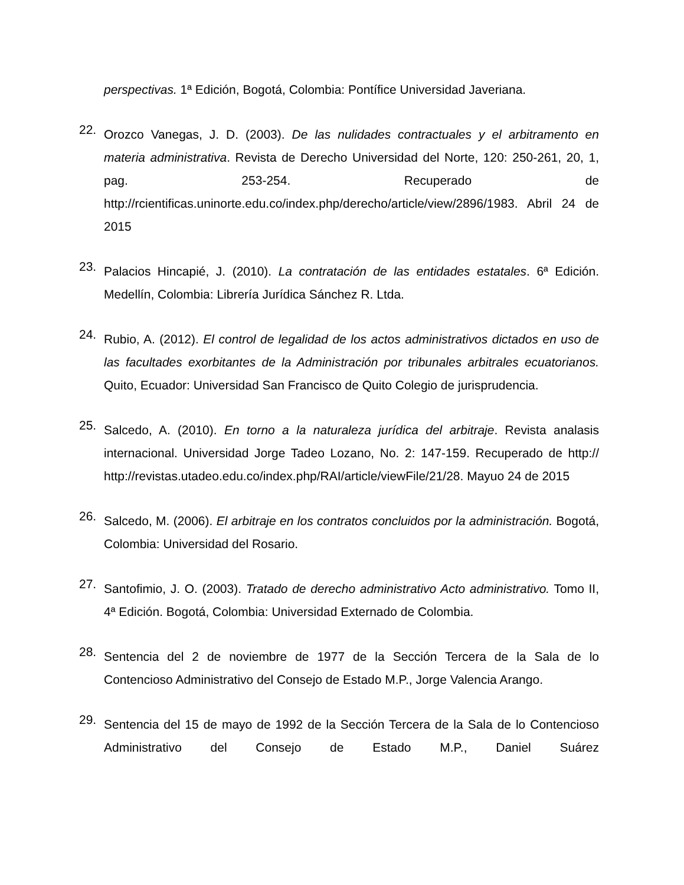perspectivas. 1ª Edición, Bogotá, Colombia: Pontífice Universidad Javeriana.
22.
Orozco Vanegas, J. D. (2003). De las nulidades contractuales y el arbitramento en materia administrativa. Revista de Derecho Universidad del Norte, 120: 250-261, 20, 1, pag. 253-254. Recuperado de http://rcientificas.uninorte.edu.co/index.php/derecho/article/view/2896/1983. Abril 24 de 2015
23.
Palacios Hincapié, J. (2010). La contratación de las entidades estatales. 6ª Edición. Medellín, Colombia: Librería Jurídica Sánchez R. Ltda.
24.
Rubio, A. (2012). El control de legalidad de los actos administrativos dictados en uso de las facultades exorbitantes de la Administración por tribunales arbitrales ecuatorianos. Quito, Ecuador: Universidad San Francisco de Quito Colegio de jurisprudencia.
25.
Salcedo, A. (2010). En torno a la naturaleza jurídica del arbitraje. Revista analasis internacional. Universidad Jorge Tadeo Lozano, No. 2: 147-159. Recuperado de http:// http://revistas.utadeo.edu.co/index.php/RAI/article/viewFile/21/28. Mayuo 24 de 2015
26.
Salcedo, M. (2006). El arbitraje en los contratos concluidos por la administración. Bogotá, Colombia: Universidad del Rosario.
27.
Santofimio, J. O. (2003). Tratado de derecho administrativo Acto administrativo. Tomo II, 4ª Edición. Bogotá, Colombia: Universidad Externado de Colombia.
28.
Sentencia del 2 de noviembre de 1977 de la Sección Tercera de la Sala de lo Contencioso Administrativo del Consejo de Estado M.P., Jorge Valencia Arango.
29.
Sentencia del 15 de mayo de 1992 de la Sección Tercera de la Sala de lo Contencioso Administrativo del Consejo de Estado M.P., Daniel Suárez